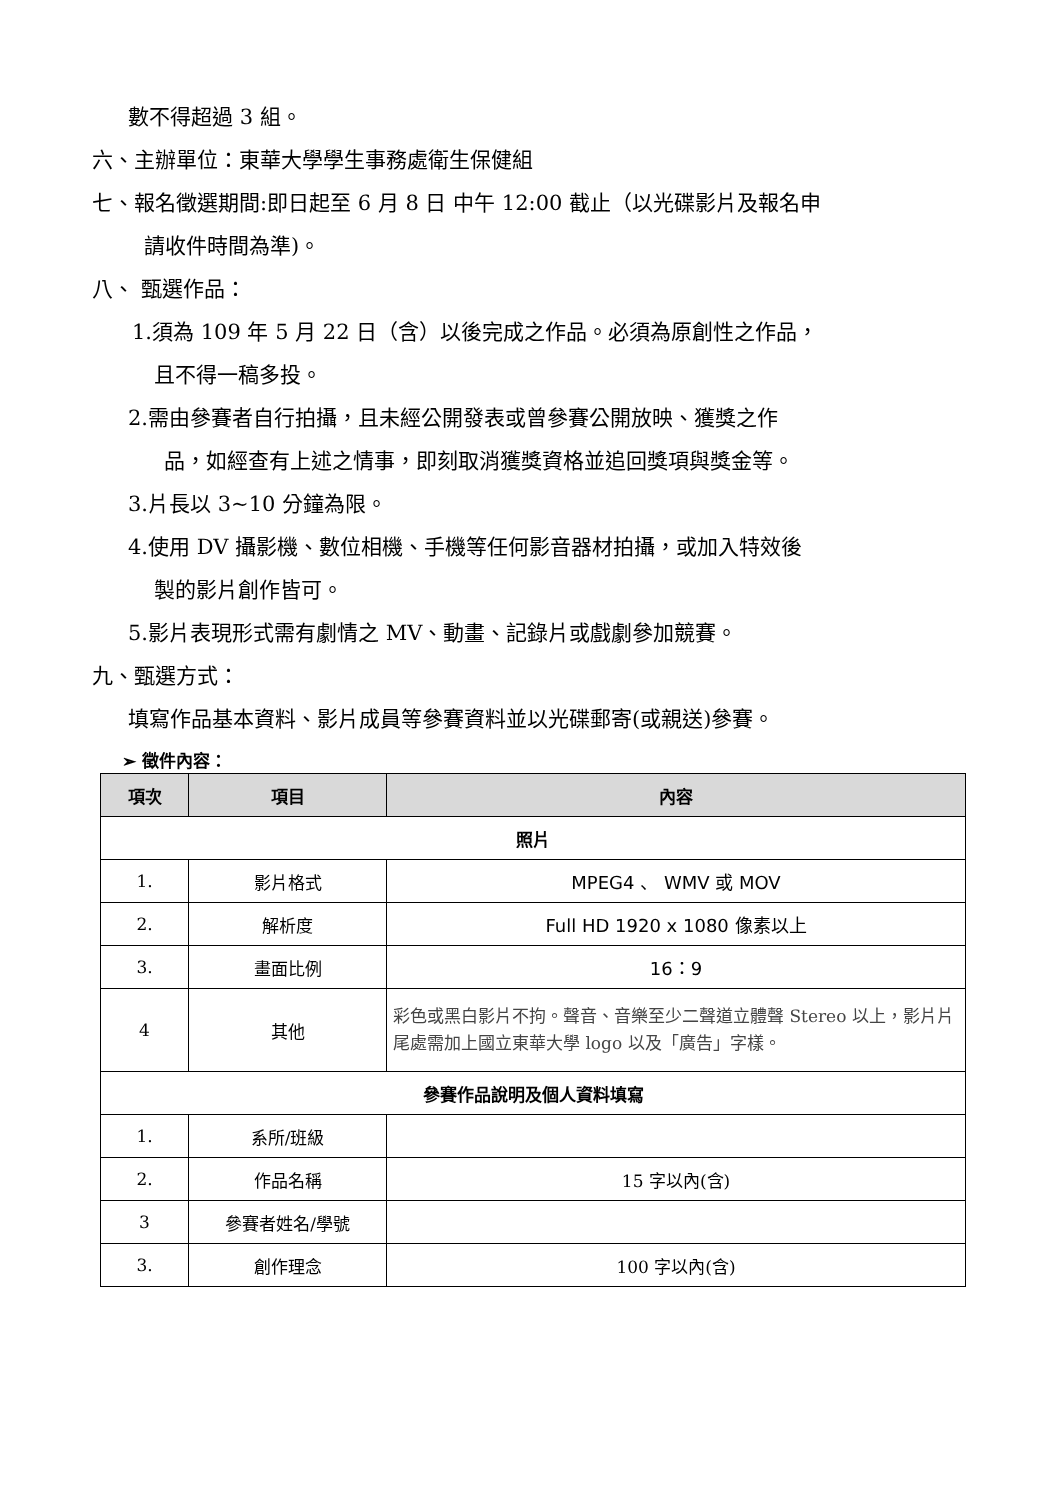數不得超過 3 組。
六、主辦單位：東華大學學生事務處衛生保健組
七、報名徵選期間:即日起至 6 月 8 日 中午 12:00 截止（以光碟影片及報名申
請收件時間為準)。
八、 甄選作品：
1.須為 109 年 5 月 22 日（含）以後完成之作品。必須為原創性之作品，
且不得一稿多投。
2.需由參賽者自行拍攝，且未經公開發表或曾參賽公開放映、獲獎之作
品，如經查有上述之情事，即刻取消獲獎資格並追回獎項與獎金等。
3.片長以 3~10 分鐘為限。
4.使用 DV 攝影機、數位相機、手機等任何影音器材拍攝，或加入特效後
製的影片創作皆可。
5.影片表現形式需有劇情之 MV、動畫、記錄片或戲劇參加競賽。
九、甄選方式：
填寫作品基本資料、影片成員等參賽資料並以光碟郵寄(或親送)參賽。
➢ 徵件內容：
| 項次 | 項目 | 內容 |
| --- | --- | --- |
| 照片 | | |
| 1. | 影片格式 | MPEG4 、 WMV 或 MOV |
| 2. | 解析度 | Full HD 1920 x 1080 像素以上 |
| 3. | 畫面比例 | 16：9 |
| 4 | 其他 | 彩色或黑白影片不拘。聲音、音樂至少二聲道立體聲 Stereo 以上，影片片尾處需加上國立東華大學 logo 以及「廣告」字樣。 |
| 參賽作品說明及個人資料填寫 | | |
| 1. | 系所/班級 | |
| 2. | 作品名稱 | 15 字以內(含) |
| 3 | 參賽者姓名/學號 | |
| 3. | 創作理念 | 100 字以內(含) |